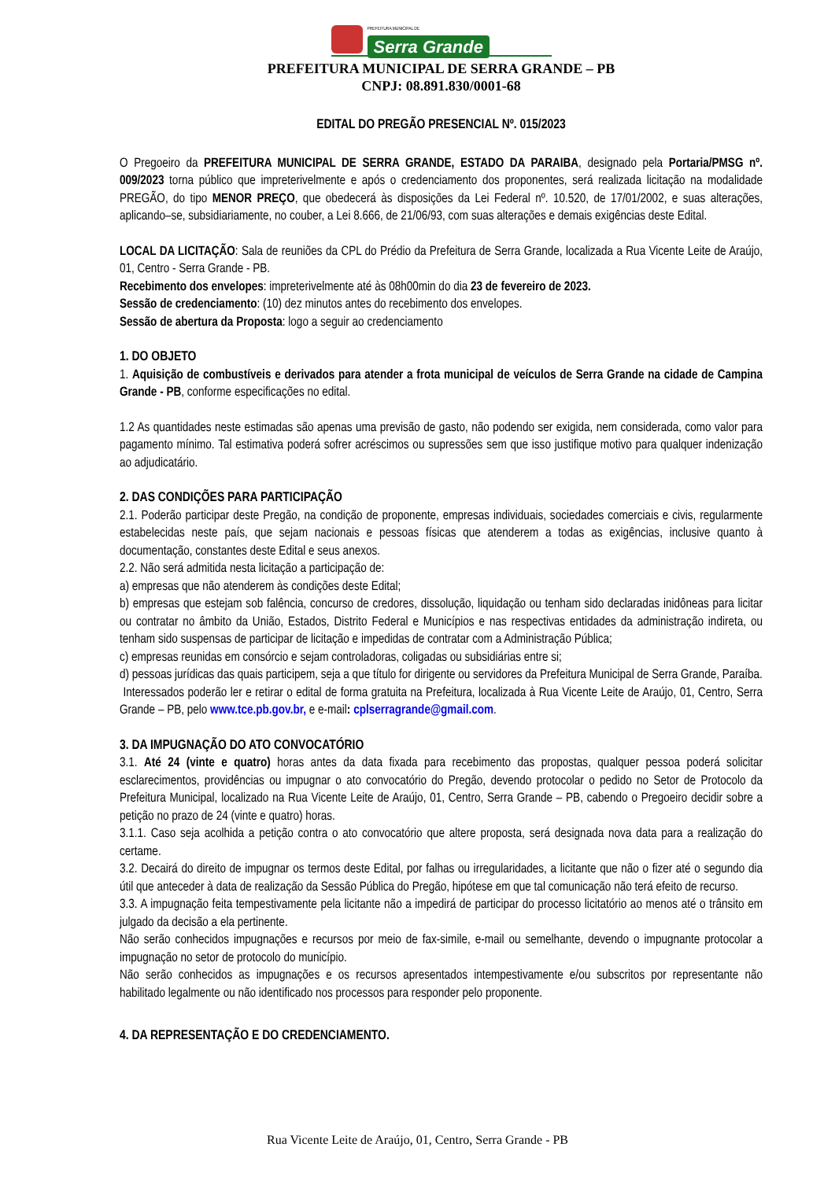PREFEITURA MUNICIPAL DE
Serra Grande
PREFEITURA MUNICIPAL DE SERRA GRANDE – PB
CNPJ: 08.891.830/0001-68
EDITAL DO PREGÃO PRESENCIAL Nº. 015/2023
O Pregoeiro da PREFEITURA MUNICIPAL DE SERRA GRANDE, ESTADO DA PARAIBA, designado pela Portaria/PMSG nº. 009/2023 torna público que impreterivelmente e após o credenciamento dos proponentes, será realizada licitação na modalidade PREGÃO, do tipo MENOR PREÇO, que obedecerá às disposições da Lei Federal nº. 10.520, de 17/01/2002, e suas alterações, aplicando–se, subsidiariamente, no couber, a Lei 8.666, de 21/06/93, com suas alterações e demais exigências deste Edital.
LOCAL DA LICITAÇÃO: Sala de reuniões da CPL do Prédio da Prefeitura de Serra Grande, localizada a Rua Vicente Leite de Araújo, 01, Centro - Serra Grande - PB.
Recebimento dos envelopes: impreterivelmente até às 08h00min do dia 23 de fevereiro de 2023.
Sessão de credenciamento: (10) dez minutos antes do recebimento dos envelopes.
Sessão de abertura da Proposta: logo a seguir ao credenciamento
1. DO OBJETO
1. Aquisição de combustíveis e derivados para atender a frota municipal de veículos de Serra Grande na cidade de Campina Grande - PB, conforme especificações no edital.
1.2 As quantidades neste estimadas são apenas uma previsão de gasto, não podendo ser exigida, nem considerada, como valor para pagamento mínimo. Tal estimativa poderá sofrer acréscimos ou supressões sem que isso justifique motivo para qualquer indenização ao adjudicatário.
2. DAS CONDIÇÕES PARA PARTICIPAÇÃO
2.1. Poderão participar deste Pregão, na condição de proponente, empresas individuais, sociedades comerciais e civis, regularmente estabelecidas neste país, que sejam nacionais e pessoas físicas que atenderem a todas as exigências, inclusive quanto à documentação, constantes deste Edital e seus anexos.
2.2. Não será admitida nesta licitação a participação de:
a) empresas que não atenderem às condições deste Edital;
b) empresas que estejam sob falência, concurso de credores, dissolução, liquidação ou tenham sido declaradas inidôneas para licitar ou contratar no âmbito da União, Estados, Distrito Federal e Municípios e nas respectivas entidades da administração indireta, ou tenham sido suspensas de participar de licitação e impedidas de contratar com a Administração Pública;
c) empresas reunidas em consórcio e sejam controladoras, coligadas ou subsidiárias entre si;
d) pessoas jurídicas das quais participem, seja a que título for dirigente ou servidores da Prefeitura Municipal de Serra Grande, Paraíba.
Interessados poderão ler e retirar o edital de forma gratuita na Prefeitura, localizada à Rua Vicente Leite de Araújo, 01, Centro, Serra Grande – PB, pelo www.tce.pb.gov.br, e e-mail: cplserragrande@gmail.com.
3. DA IMPUGNAÇÃO DO ATO CONVOCATÓRIO
3.1. Até 24 (vinte e quatro) horas antes da data fixada para recebimento das propostas, qualquer pessoa poderá solicitar esclarecimentos, providências ou impugnar o ato convocatório do Pregão, devendo protocolar o pedido no Setor de Protocolo da Prefeitura Municipal, localizado na Rua Vicente Leite de Araújo, 01, Centro, Serra Grande – PB, cabendo o Pregoeiro decidir sobre a petição no prazo de 24 (vinte e quatro) horas.
3.1.1. Caso seja acolhida a petição contra o ato convocatório que altere proposta, será designada nova data para a realização do certame.
3.2. Decairá do direito de impugnar os termos deste Edital, por falhas ou irregularidades, a licitante que não o fizer até o segundo dia útil que anteceder à data de realização da Sessão Pública do Pregão, hipótese em que tal comunicação não terá efeito de recurso.
3.3. A impugnação feita tempestivamente pela licitante não a impedirá de participar do processo licitatório ao menos até o trânsito em julgado da decisão a ela pertinente.
Não serão conhecidos impugnações e recursos por meio de fax-simile, e-mail ou semelhante, devendo o impugnante protocolar a impugnação no setor de protocolo do município.
Não serão conhecidos as impugnações e os recursos apresentados intempestivamente e/ou subscritos por representante não habilitado legalmente ou não identificado nos processos para responder pelo proponente.
4. DA REPRESENTAÇÃO E DO CREDENCIAMENTO.
Rua Vicente Leite de Araújo, 01, Centro, Serra Grande - PB